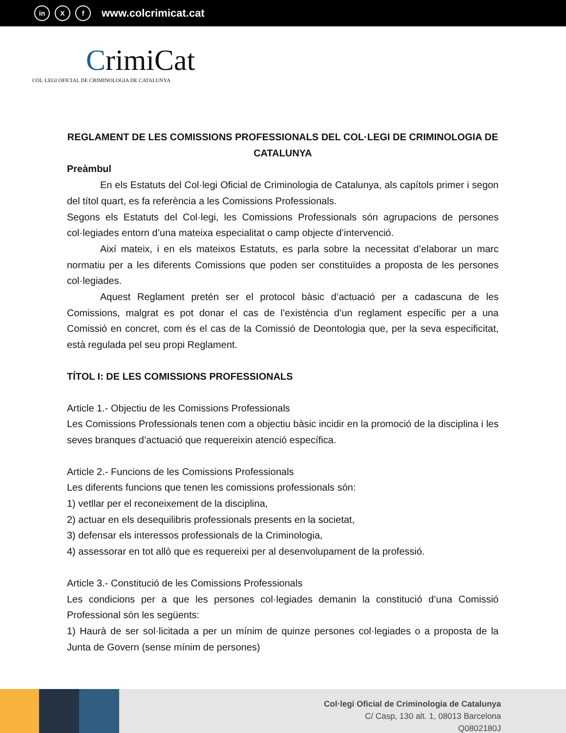in X f www.colcrimicat.cat
CrimiCat
COL·LEGI OFICIAL DE CRIMINOLOGIA DE CATALUNYA
REGLAMENT DE LES COMISSIONS PROFESSIONALS DEL COL·LEGI DE CRIMINOLOGIA DE CATALUNYA
Preàmbul
En els Estatuts del Col·legi Oficial de Criminologia de Catalunya, als capítols primer i segon del títol quart, es fa referència a les Comissions Professionals.
Segons els Estatuts del Col·legi, les Comissions Professionals són agrupacions de persones col·legiades entorn d’una mateixa especialitat o camp objecte d’intervenció.
Així mateix, i en els mateixos Estatuts, es parla sobre la necessitat d’elaborar un marc normatiu per a les diferents Comissions que poden ser constituïdes a proposta de les persones col·legiades.
Aquest Reglament pretén ser el protocol bàsic d’actuació per a cadascuna de les Comissions, malgrat es pot donar el cas de l’existència d’un reglament específic per a una Comissió en concret, com és el cas de la Comissió de Deontologia que, per la seva especificitat, està regulada pel seu propi Reglament.
TÍTOL I: DE LES COMISSIONS PROFESSIONALS
Article 1.- Objectiu de les Comissions Professionals
Les Comissions Professionals tenen com a objectiu bàsic incidir en la promoció de la disciplina i les seves branques d’actuació que requereixin atenció específica.
Article 2.- Funcions de les Comissions Professionals
Les diferents funcions que tenen les comissions professionals són:
1) vetllar per el reconeixement de la disciplina,
2) actuar en els desequilibris professionals presents en la societat,
3) defensar els interessos professionals de la Criminologia,
4) assessorar en tot allò que es requereixi per al desenvolupament de la professió.
Article 3.- Constitució de les Comissions Professionals
Les condicions per a que les persones col·legiades demanin la constitució d’una Comissió Professional són les següents:
1) Haurà de ser sol·licitada a per un mínim de quinze persones col·legiades o a proposta de la Junta de Govern (sense mínim de persones)
Col·legi Oficial de Criminologia de Catalunya
C/ Casp, 130 alt. 1, 08013 Barcelona
Q0802180J